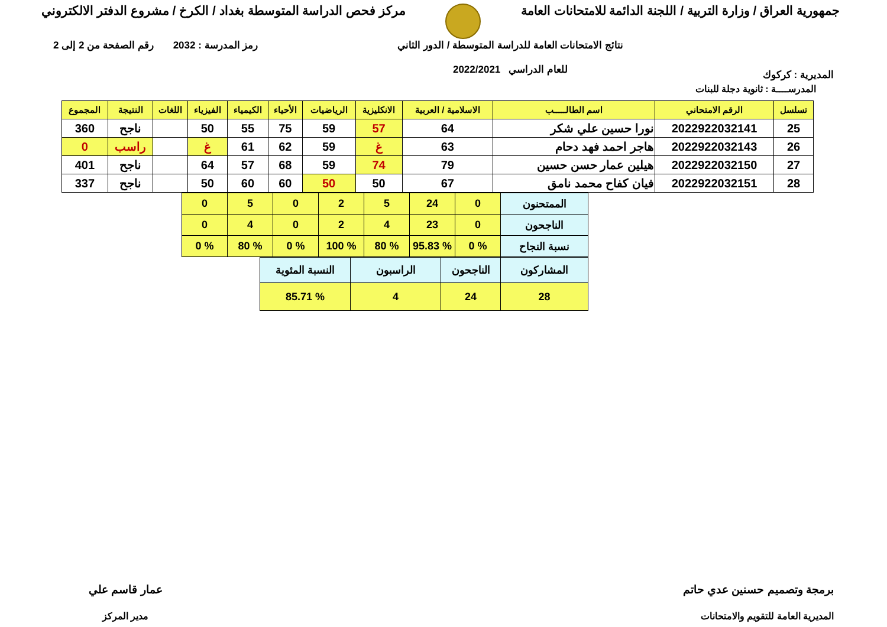جمهورية العراق / وزارة التربية / اللجنة الدائمة للامتحانات العامة
مركز فحص الدراسة المتوسطة بغداد / الكرخ / مشروع الدفتر الالكتروني
المديرية : كركوك
نتائج الامتحانات العامة للدراسة المتوسطة / الدور الثاني
للعام الدراسي 2022/2021
رمز المدرسة : 2032 رقم الصفحة من 2 إلى 2
المدرســــة : ثانوية دجلة للبنات
| تسلسل | الرقم الامتحاني | اسم الطالـــــب | الاسلامية / العربية | الانكليزية | الرياضيات | الأحياء | الكيمياء | الفيزياء | اللغات | النتيجة | المجموع |
| --- | --- | --- | --- | --- | --- | --- | --- | --- | --- | --- | --- |
| 25 | 2022922032141 | نورا حسين علي شكر | 64 | 57 | 59 | 75 | 55 | 50 | | ناجح | 360 |
| 26 | 2022922032143 | هاجر احمد فهد دحام | 63 | غ | 59 | 62 | 61 | غ | | راسب | 0 |
| 27 | 2022922032150 | هيلين عمار حسن حسين | 79 | 74 | 59 | 68 | 57 | 64 | | ناجح | 401 |
| 28 | 2022922032151 | فيان كفاح محمد نامق | 67 | 50 | 50 | 60 | 60 | 50 | | ناجح | 337 |
| الممتحنون | 0 | 24 | 5 | 2 | 0 | 5 | 0 |
| الناجحون | 0 | 23 | 4 | 2 | 0 | 4 | 0 |
| نسبة النجاح | % 0 | % 95.83 | % 80 | % 100 | % 0 | % 80 | % 0 |
| المشاركون | الناجحون | الراسبون | النسبة المئوية |
| 28 | 24 | 4 | % 85.71 |
برمجة وتصميم حسنين عدي حاتم
المديرية العامة للتقويم والامتحانات
عمار قاسم علي
مدير المركز